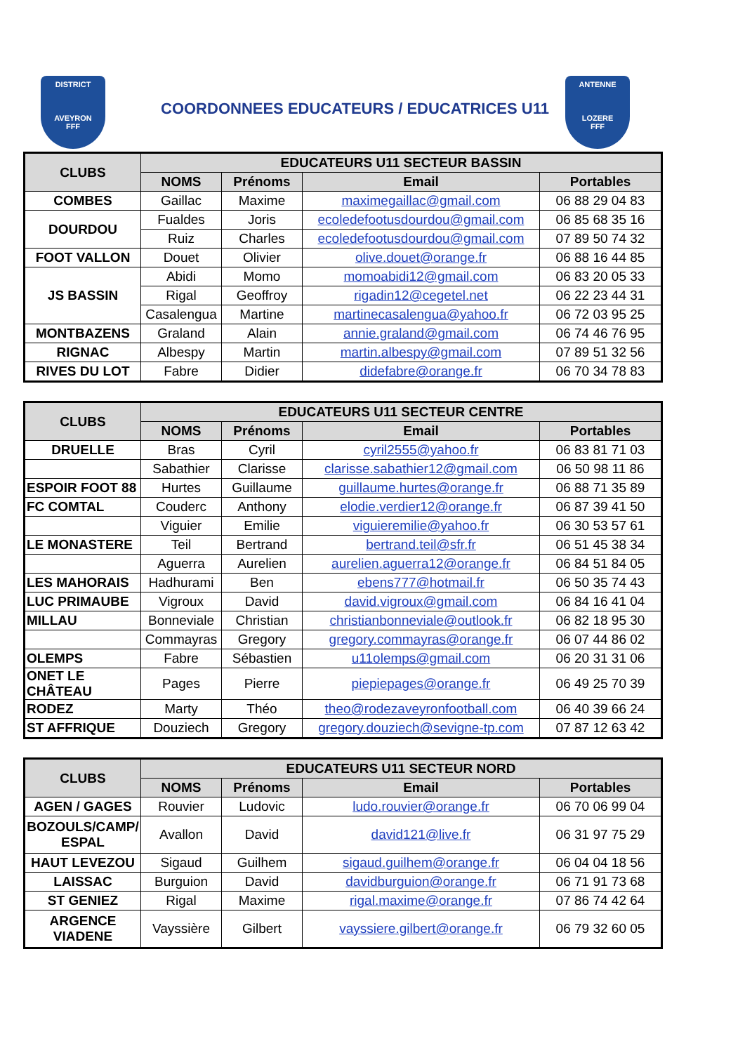DISTRICT
AVEYRON
FFF
COORDONNEES EDUCATEURS / EDUCATRICES U11
ANTENNE
LOZERE
FFF
| CLUBS | EDUCATEURS U11 SECTEUR BASSIN | | | |
| --- | --- | --- | --- | --- |
| | NOMS | Prénoms | Email | Portables |
| COMBES | Gaillac | Maxime | maximegaillac@gmail.com | 06 88 29 04 83 |
| DOURDOU | Fualdes | Joris | ecoledefootusdourdou@gmail.com | 06 85 68 35 16 |
| | Ruiz | Charles | ecoledefootusdourdou@gmail.com | 07 89 50 74 32 |
| FOOT VALLON | Douet | Olivier | olive.douet@orange.fr | 06 88 16 44 85 |
| JS BASSIN | Abidi | Momo | momoabidi12@gmail.com | 06 83 20 05 33 |
| | Rigal | Geoffroy | rigadin12@cegetel.net | 06 22 23 44 31 |
| | Casalengua | Martine | martinecasalengua@yahoo.fr | 06 72 03 95 25 |
| MONTBAZENS | Graland | Alain | annie.graland@gmail.com | 06 74 46 76 95 |
| RIGNAC | Albespy | Martin | martin.albespy@gmail.com | 07 89 51 32 56 |
| RIVES DU LOT | Fabre | Didier | didefabre@orange.fr | 06 70 34 78 83 |
| CLUBS | EDUCATEURS U11 SECTEUR CENTRE | | | |
| --- | --- | --- | --- | --- |
| | NOMS | Prénoms | Email | Portables |
| DRUELLE | Bras | Cyril | cyril2555@yahoo.fr | 06 83 81 71 03 |
| | Sabathier | Clarisse | clarisse.sabathier12@gmail.com | 06 50 98 11 86 |
| ESPOIR FOOT 88 | Hurtes | Guillaume | guillaume.hurtes@orange.fr | 06 88 71 35 89 |
| FC COMTAL | Couderc | Anthony | elodie.verdier12@orange.fr | 06 87 39 41 50 |
| | Viguier | Emilie | viguieremilie@yahoo.fr | 06 30 53 57 61 |
| LE MONASTERE | Teil | Bertrand | bertrand.teil@sfr.fr | 06 51 45 38 34 |
| | Aguerra | Aurelien | aurelien.aguerra12@orange.fr | 06 84 51 84 05 |
| LES MAHORAIS | Hadhurami | Ben | ebens777@hotmail.fr | 06 50 35 74 43 |
| LUC PRIMAUBE | Vigroux | David | david.vigroux@gmail.com | 06 84 16 41 04 |
| MILLAU | Bonneviale | Christian | christianbonneviale@outlook.fr | 06 82 18 95 30 |
| | Commayras | Gregory | gregory.commayras@orange.fr | 06 07 44 86 02 |
| OLEMPS | Fabre | Sébastien | u11olemps@gmail.com | 06 20 31 31 06 |
| ONET LE CHÂTEAU | Pages | Pierre | piepiepages@orange.fr | 06 49 25 70 39 |
| RODEZ | Marty | Théo | theo@rodezaveyronfootball.com | 06 40 39 66 24 |
| ST AFFRIQUE | Douziech | Gregory | gregory.douziech@sevigne-tp.com | 07 87 12 63 42 |
| CLUBS | EDUCATEURS U11 SECTEUR NORD | | | |
| --- | --- | --- | --- | --- |
| | NOMS | Prénoms | Email | Portables |
| AGEN / GAGES | Rouvier | Ludovic | ludo.rouvier@orange.fr | 06 70 06 99 04 |
| BOZOULS/CAMP/ ESPAL | Avallon | David | david121@live.fr | 06 31 97 75 29 |
| HAUT LEVEZOU | Sigaud | Guilhem | sigaud.guilhem@orange.fr | 06 04 04 18 56 |
| LAISSAC | Burguion | David | davidburguion@orange.fr | 06 71 91 73 68 |
| ST GENIEZ | Rigal | Maxime | rigal.maxime@orange.fr | 07 86 74 42 64 |
| ARGENCE VIADENE | Vayssière | Gilbert | vayssiere.gilbert@orange.fr | 06 79 32 60 05 |